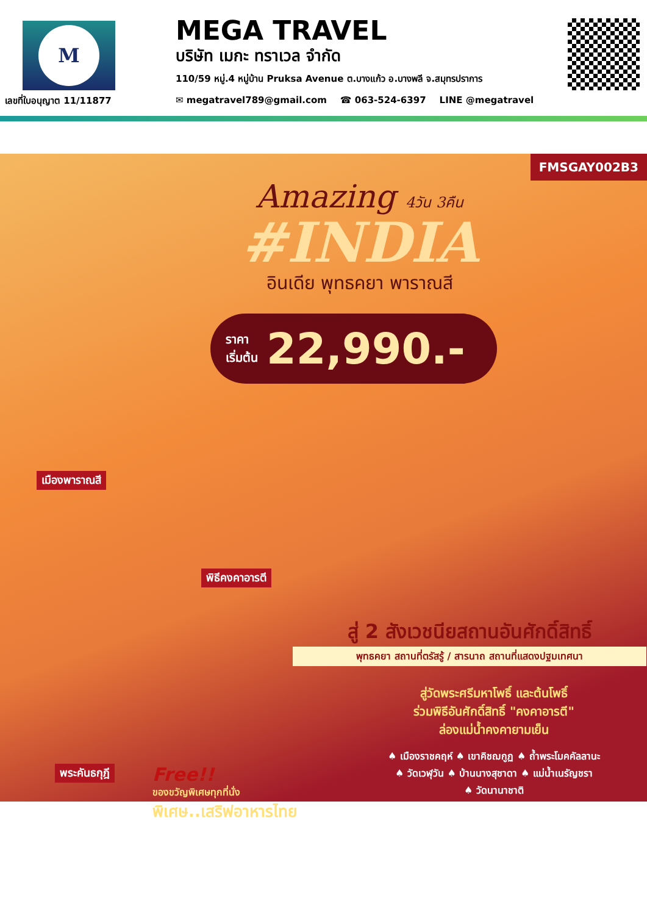M
เลขที่ใบอนุญาต 11/11877
MEGA TRAVEL
บริษัท เมกะ ทราเวล จำกัด
110/59 หมู่.4 หมู่บ้าน Pruksa Avenue ต.บางแก้ว อ.บางพลี จ.สมุทรปราการ
✉ megatravel789@gmail.com ☎ 063-524-6397 LINE @megatravel
FMSGAY002B3
Amazing 4วัน 3คืน
#INDIA
อินเดีย พุทธคยา พาราณสี
ราคา
เริ่มต้น
22,990.-
เมืองพาราณสี
พิธีคงคาอารตี
พระคันธกุฎี
สู่ 2 สังเวชนียสถานอันศักดิ์สิทธิ์
พุทธคยา สถานที่ตรัสรู้ / สารนาถ สถานที่แสดงปฐมเทศนา
สู่วัดพระศรีมหาโพธิ์ และต้นโพธิ์
ร่วมพิธีอันศักดิ์สิทธิ์ "คงคาอารตี"
ล่องแม่น้ำคงคายามเย็น
♠ เมืองราชคฤห์ ♠ เขาคิชฌกูฏ ♠ ถ้ำพระโมคคัลลานะ
♠ วัดเวฬุวัน ♠ บ้านนางสุชาดา ♠ แม่น้ำเนรัญชรา
♠ วัดนานาชาติ
Free!!
ของขวัญพิเศษทุกที่นั่ง
พิเศษ..เสริฟอาหารไทย